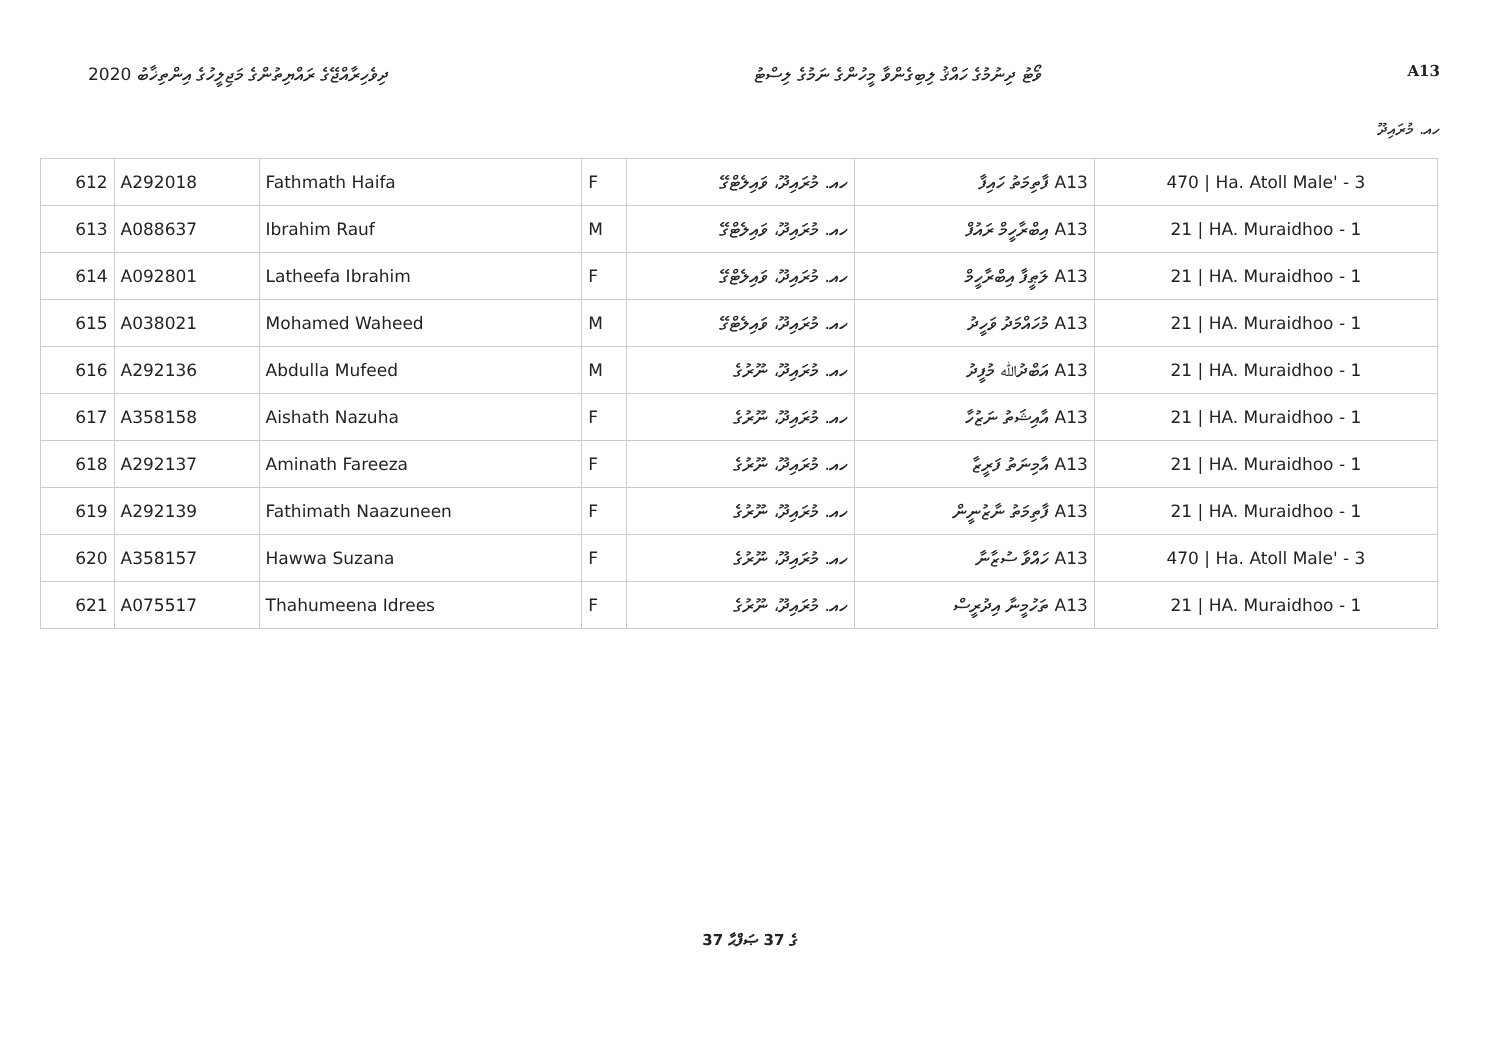2020 ދިވެހިރާއްޖޭގެ ރައްޔިތުންގެ މަޖިލީހުގެ އިންތިޚާބު ވޯޓު ދިނުމުގެ ހައްޤު ލިބިގެންވާ މީހުންގެ ނަމުގެ ލިސްޓު A13
ހއ. މުރައިދޫ
| 612 | A292018 | Fathmath Haifa | F | ހއ. މުރައިދޫ، ވައިލެޓްގޭ | A13 ފާތިމަތު ހައިފާ | 470 / Ha. Atoll Male' - 3 |
| 613 | A088637 | Ibrahim Rauf | M | ހއ. މުރައިދޫ، ވައިލެޓްގޭ | A13 އިބްރާހީމް ރައުފް | 21 / HA. Muraidhoo - 1 |
| 614 | A092801 | Latheefa Ibrahim | F | ހއ. މުރައިދޫ، ވައިލެޓްގޭ | A13 ލަޠީފާ އިބްރާހީމް | 21 / HA. Muraidhoo - 1 |
| 615 | A038021 | Mohamed Waheed | M | ހއ. މުރައިދޫ، ވައިލެޓްގޭ | A13 މުހައްމަދު ވަހީދު | 21 / HA. Muraidhoo - 1 |
| 616 | A292136 | Abdulla Mufeed | M | ހއ. މުރައިދޫ، ނޫރުގެ | A13 އަބްދުﷲ މުފީދު | 21 / HA. Muraidhoo - 1 |
| 617 | A358158 | Aishath Nazuha | F | ހއ. މުރައިދޫ، ނޫރުގެ | A13 އާއިޝަތު ނަޒުހާ | 21 / HA. Muraidhoo - 1 |
| 618 | A292137 | Aminath Fareeza | F | ހއ. މުރައިދޫ، ނޫރުގެ | A13 އާމިނަތު ފަރީޒާ | 21 / HA. Muraidhoo - 1 |
| 619 | A292139 | Fathimath Naazuneen | F | ހއ. މުރައިދޫ، ނޫރުގެ | A13 ފާތިމަތު ނާޒުނީން | 21 / HA. Muraidhoo - 1 |
| 620 | A358157 | Hawwa Suzana | F | ހއ. މުރައިދޫ، ނޫރުގެ | A13 ހައްވާ ސުޒާނާ | 470 / Ha. Atoll Male' - 3 |
| 621 | A075517 | Thahumeena Idrees | F | ހއ. މުރައިދޫ، ނޫރުގެ | A13 ތަހުމީނާ އިދުރީސް | 21 / HA. Muraidhoo - 1 |
37 ގެ 37 ޞަފްޙާ